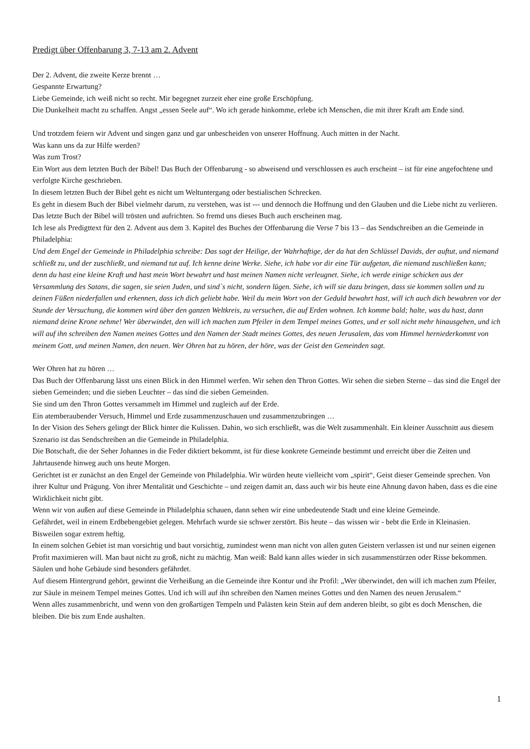Predigt über Offenbarung 3, 7-13 am 2. Advent
Der 2. Advent, die zweite Kerze brennt …
Gespannte Erwartung?
Liebe Gemeinde, ich weiß nicht so recht. Mir begegnet zurzeit eher eine große Erschöpfung.
Die Dunkelheit macht zu schaffen. Angst „essen Seele auf“. Wo ich gerade hinkomme, erlebe ich Menschen, die mit ihrer Kraft am Ende sind.
Und trotzdem feiern wir Advent und singen ganz und gar unbescheiden von unserer Hoffnung. Auch mitten in der Nacht.
Was kann uns da zur Hilfe werden?
Was zum Trost?
Ein Wort aus dem letzten Buch der Bibel! Das Buch der Offenbarung - so abweisend und verschlossen es auch erscheint – ist für eine angefochtene und verfolgte Kirche geschrieben.
In diesem letzten Buch der Bibel geht es nicht um Weltuntergang oder bestialischen Schrecken.
Es geht in diesem Buch der Bibel vielmehr darum, zu verstehen, was ist --- und dennoch die Hoffnung und den Glauben und die Liebe nicht zu verlieren.
Das letzte Buch der Bibel will trösten und aufrichten. So fremd uns dieses Buch auch erscheinen mag.
Ich lese als Predigttext für den 2. Advent aus dem 3. Kapitel des Buches der Offenbarung die Verse 7 bis 13 – das Sendschreiben an die Gemeinde in Philadelphia:
Und dem Engel der Gemeinde in Philadelphia schreibe: Das sagt der Heilige, der Wahrhaftige, der da hat den Schlüssel Davids, der auftut, und niemand schließt zu, und der zuschließt, und niemand tut auf. Ich kenne deine Werke. Siehe, ich habe vor dir eine Tür aufgetan, die niemand zuschließen kann; denn du hast eine kleine Kraft und hast mein Wort bewahrt und hast meinen Namen nicht verleugnet. Siehe, ich werde einige schicken aus der Versammlung des Satans, die sagen, sie seien Juden, und sind`s nicht, sondern lügen. Siehe, ich will sie dazu bringen, dass sie kommen sollen und zu deinen Füßen niederfallen und erkennen, dass ich dich geliebt habe. Weil du mein Wort von der Geduld bewahrt hast, will ich auch dich bewahren vor der Stunde der Versuchung, die kommen wird über den ganzen Weltkreis, zu versuchen, die auf Erden wohnen. Ich komme bald; halte, was du hast, dann niemand deine Krone nehme! Wer überwindet, den will ich machen zum Pfeiler in dem Tempel meines Gottes, und er soll nicht mehr hinausgehen, und ich will auf ihn schreiben den Namen meines Gottes und den Namen der Stadt meines Gottes, des neuen Jerusalem, das vom Himmel herniederkommt von meinem Gott, und meinen Namen, den neuen. Wer Ohren hat zu hören, der höre, was der Geist den Gemeinden sagt.
Wer Ohren hat zu hören …
Das Buch der Offenbarung lässt uns einen Blick in den Himmel werfen. Wir sehen den Thron Gottes. Wir sehen die sieben Sterne – das sind die Engel der sieben Gemeinden; und die sieben Leuchter – das sind die sieben Gemeinden.
Sie sind um den Thron Gottes versammelt im Himmel und zugleich auf der Erde.
Ein atemberaubender Versuch, Himmel und Erde zusammenzuschauen und zusammenzubringen …
In der Vision des Sehers gelingt der Blick hinter die Kulissen. Dahin, wo sich erschließt, was die Welt zusammenhält. Ein kleiner Ausschnitt aus diesem Szenario ist das Sendschreiben an die Gemeinde in Philadelphia.
Die Botschaft, die der Seher Johannes in die Feder diktiert bekommt, ist für diese konkrete Gemeinde bestimmt und erreicht über die Zeiten und Jahrtausende hinweg auch uns heute Morgen.
Gerichtet ist er zunächst an den Engel der Gemeinde von Philadelphia. Wir würden heute vielleicht vom „spirit“, Geist dieser Gemeinde sprechen. Von ihrer Kultur und Prägung. Von ihrer Mentalität und Geschichte – und zeigen damit an, dass auch wir bis heute eine Ahnung davon haben, dass es die eine Wirklichkeit nicht gibt.
Wenn wir von außen auf diese Gemeinde in Philadelphia schauen, dann sehen wir eine unbedeutende Stadt und eine kleine Gemeinde.
Gefährdet, weil in einem Erdbebengebiet gelegen. Mehrfach wurde sie schwer zerstört. Bis heute – das wissen wir - bebt die Erde in Kleinasien. Bisweilen sogar extrem heftig.
In einem solchen Gebiet ist man vorsichtig und baut vorsichtig, zumindest wenn man nicht von allen guten Geistern verlassen ist und nur seinen eigenen Profit maximieren will. Man baut nicht zu groß, nicht zu mächtig. Man weiß: Bald kann alles wieder in sich zusammenstürzen oder Risse bekommen. Säulen und hohe Gebäude sind besonders gefährdet.
Auf diesem Hintergrund gehört, gewinnt die Verheißung an die Gemeinde ihre Kontur und ihr Profil: „Wer überwindet, den will ich machen zum Pfeiler, zur Säule in meinem Tempel meines Gottes. Und ich will auf ihn schreiben den Namen meines Gottes und den Namen des neuen Jerusalem.“
Wenn alles zusammenbricht, und wenn von den großartigen Tempeln und Palästen kein Stein auf dem anderen bleibt, so gibt es doch Menschen, die bleiben. Die bis zum Ende aushalten.
1